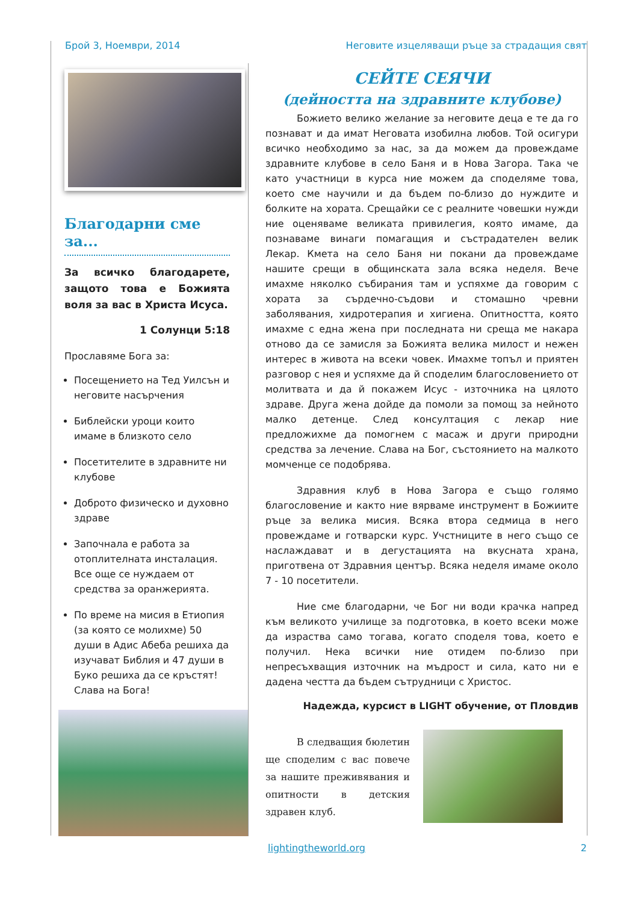Брой 3, Ноември, 2014 Неговите изцеляващи ръце за страдащия свят
Благодарни сме за...
За всичко благодарете, защото това е Божията воля за вас в Христа Исуса.
1 Солунци 5:18
Прославяме Бога за:
Посещението на Тед Уилсън и неговите насърчения
Библейски уроци които имаме в близкото село
Посетителите в здравните ни клубове
Доброто физическо и духовно здраве
Започнала е работа за отоплителната инсталация. Все още се нуждаем от средства за оранжерията.
По време на мисия в Етиопия (за която се молихме) 50 души в Адис Абеба решиха да изучават Библия и 47 души в Буко решиха да се кръстят! Слава на Бога!
СЕЙТЕ СЕЯЧИ
(дейността на здравните клубове)
Божието велико желание за неговите деца е те да го познават и да имат Неговата изобилна любов. Той осигури всичко необходимо за нас, за да можем да провеждаме здравните клубове в село Баня и в Нова Загора. Така че като участници в курса ние можем да споделяме това, което сме научили и да бъдем по-близо до нуждите и болките на хората. Срещайки се с реалните човешки нужди ние оценяваме великата привилегия, която имаме, да познаваме винаги помагащия и състрадателен велик Лекар. Кмета на село Баня ни покани да провеждаме нашите срещи в общинската зала всяка неделя. Вече имахме няколко събирания там и успяхме да говорим с хората за сърдечно-съдови и стомашно чревни заболявания, хидротерапия и хигиена. Опитността, която имахме с една жена при последната ни среща ме накара отново да се замисля за Божията велика милост и нежен интерес в живота на всеки човек. Имахме топъл и приятен разговор с нея и успяхме да й споделим благословението от молитвата и да й покажем Исус - източника на цялото здраве. Друга жена дойде да помоли за помощ за нейното малко детенце. След консултация с лекар ние предложихме да помогнем с масаж и други природни средства за лечение. Слава на Бог, състоянието на малкото момченце се подобрява.
Здравния клуб в Нова Загора е също голямо благословение и както ние вярваме инструмент в Божиите ръце за велика мисия. Всяка втора седмица в него провеждаме и готварски курс. Учстниците в него също се наслаждават и в дегустацията на вкусната храна, приготвена от Здравния център. Всяка неделя имаме около 7 - 10 посетители.
Ние сме благодарни, че Бог ни води крачка напред към великото училище за подготовка, в което всеки може да израства само тогава, когато споделя това, което е получил. Нека всички ние отидем по-близо при непресъхващия източник на мъдрост и сила, като ни е дадена честта да бъдем сътрудници с Христос.
Надежда, курсист в LIGHT обучение, от Пловдив
В следващия бюлетин ще споделим с вас повече за нашите преживявания и опитности в детския здравен клуб.
lightingtheworld.org 2